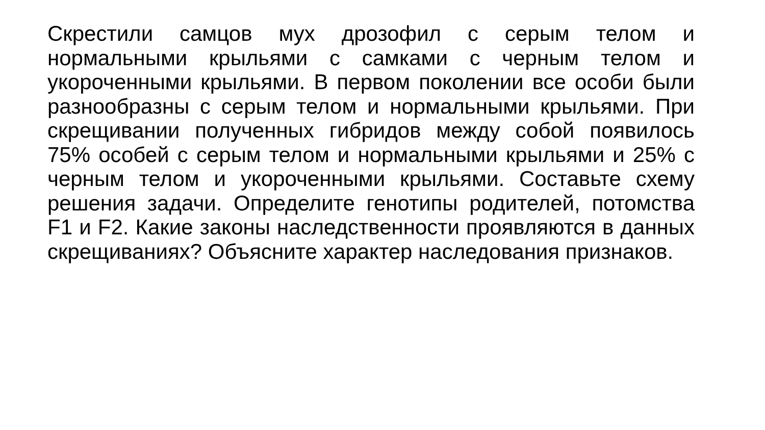Скрестили самцов мух дрозофил с серым телом и нормальными крыльями с самками с черным телом и укороченными крыльями. В первом поколении все особи были разнообразны с серым телом и нормальными крыльями. При скрещивании полученных гибридов между собой появилось 75% особей с серым телом и нормальными крыльями и 25% с черным телом и укороченными крыльями. Составьте схему решения задачи. Определите генотипы родителей, потомства F1 и F2. Какие законы наследственности проявляются в данных скрещиваниях? Объясните характер наследования признаков.